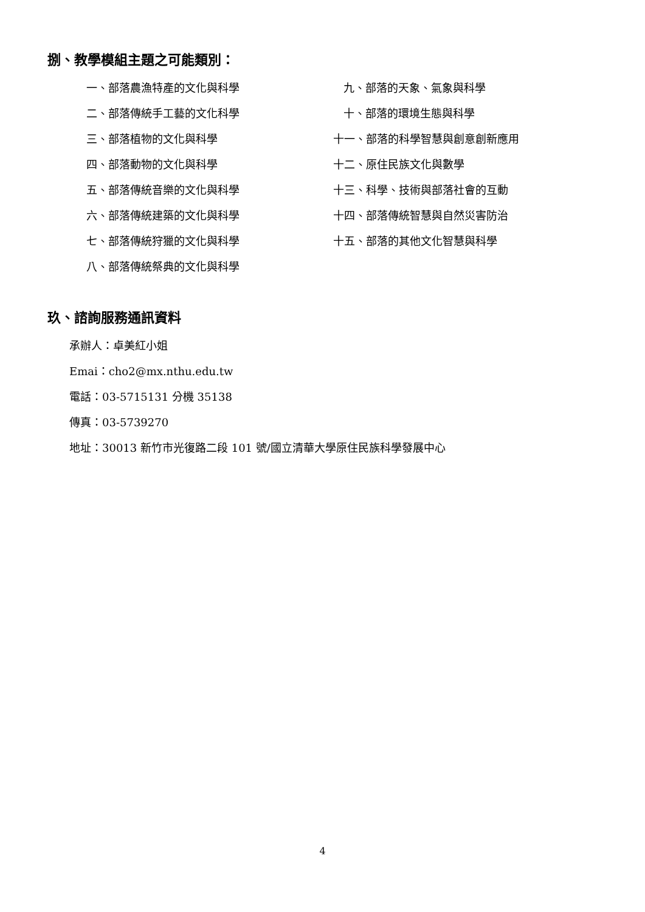捌、教學模組主題之可能類別：
一、部落農漁特產的文化與科學
二、部落傳統手工藝的文化科學
三、部落植物的文化與科學
四、部落動物的文化與科學
五、部落傳統音樂的文化與科學
六、部落傳統建築的文化與科學
七、部落傳統狩獵的文化與科學
八、部落傳統祭典的文化與科學
九、部落的天象、氣象與科學
十、部落的環境生態與科學
十一、部落的科學智慧與創意創新應用
十二、原住民族文化與數學
十三、科學、技術與部落社會的互動
十四、部落傳統智慧與自然災害防治
十五、部落的其他文化智慧與科學
玖、諮詢服務通訊資料
承辦人：卓美紅小姐
Emai：cho2@mx.nthu.edu.tw
電話：03-5715131 分機 35138
傳真：03-5739270
地址：30013 新竹市光復路二段 101 號/國立清華大學原住民族科學發展中心
4